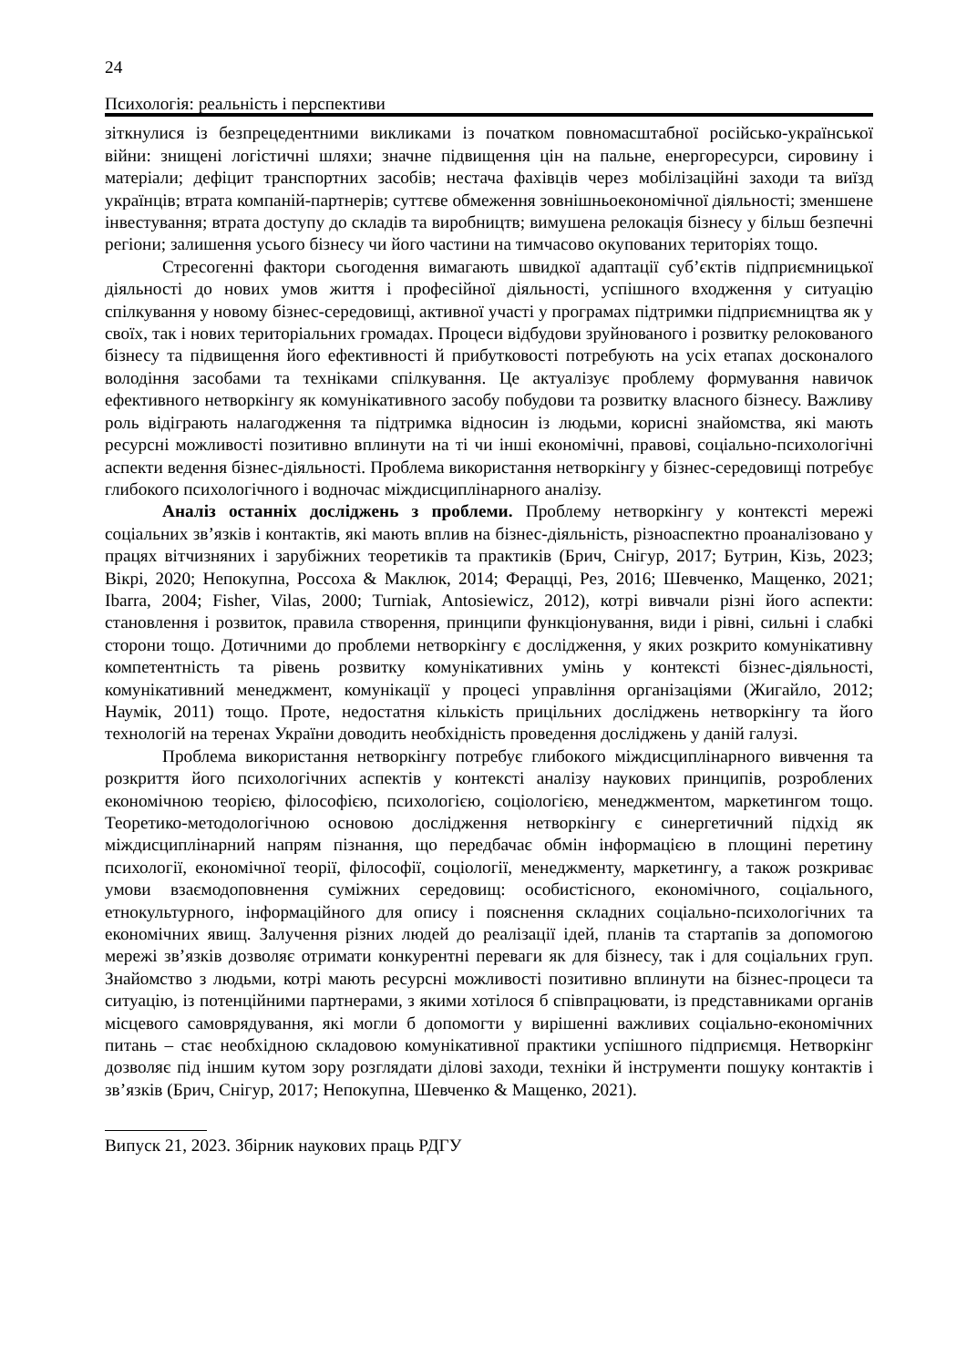24
Психологія: реальність і перспективи
зіткнулися із безпрецедентними викликами із початком повномасштабної російсько-української війни: знищені логістичні шляхи; значне підвищення цін на пальне, енергоресурси, сировину і матеріали; дефіцит транспортних засобів; нестача фахівців через мобілізаційні заходи та виїзд українців; втрата компаній-партнерів; суттєве обмеження зовнішньоекономічної діяльності; зменшене інвестування; втрата доступу до складів та виробництв; вимушена релокація бізнесу у більш безпечні регіони; залишення усього бізнесу чи його частини на тимчасово окупованих територіях тощо.
Стресогенні фактори сьогодення вимагають швидкої адаптації суб’єктів підприємницької діяльності до нових умов життя і професійної діяльності, успішного входження у ситуацію спілкування у новому бізнес-середовищі, активної участі у програмах підтримки підприємництва як у своїх, так і нових територіальних громадах. Процеси відбудови зруйнованого і розвитку релокованого бізнесу та підвищення його ефективності й прибутковості потребують на усіх етапах досконалого володіння засобами та техніками спілкування. Це актуалізує проблему формування навичок ефективного нетворкінгу як комунікативного засобу побудови та розвитку власного бізнесу. Важливу роль відіграють налагодження та підтримка відносин із людьми, корисні знайомства, які мають ресурсні можливості позитивно вплинути на ті чи інші економічні, правові, соціально-психологічні аспекти ведення бізнес-діяльності. Проблема використання нетворкінгу у бізнес-середовищі потребує глибокого психологічного і водночас міждисциплінарного аналізу.
Аналіз останніх досліджень з проблеми. Проблему нетворкінгу у контексті мережі соціальних зв’язків і контактів, які мають вплив на бізнес-діяльність, різноаспектно проаналізовано у працях вітчизняних і зарубіжних теоретиків та практиків (Брич, Снігур, 2017; Бутрин, Кізь, 2023; Вікрі, 2020; Непокупна, Россоха & Маклюк, 2014; Ферацці, Рез, 2016; Шевченко, Мащенко, 2021; Ibarra, 2004; Fisher, Vilas, 2000; Turniak, Antosiewicz, 2012), котрі вивчали різні його аспекти: становлення і розвиток, правила створення, принципи функціонування, види і рівні, сильні і слабкі сторони тощо. Дотичними до проблеми нетворкінгу є дослідження, у яких розкрито комунікативну компетентність та рівень розвитку комунікативних умінь у контексті бізнес-діяльності, комунікативний менеджмент, комунікації у процесі управління організаціями (Жигайло, 2012; Наумік, 2011) тощо. Проте, недостатня кількість прицільних досліджень нетворкінгу та його технологій на теренах України доводить необхідність проведення досліджень у даній галузі.
Проблема використання нетворкінгу потребує глибокого міждисциплінарного вивчення та розкриття його психологічних аспектів у контексті аналізу наукових принципів, розроблених економічною теорією, філософією, психологією, соціологією, менеджментом, маркетингом тощо. Теоретико-методологічною основою дослідження нетворкінгу є синергетичний підхід як міждисциплінарний напрям пізнання, що передбачає обмін інформацією в площині перетину психології, економічної теорії, філософії, соціології, менеджменту, маркетингу, а також розкриває умови взаємодоповнення суміжних середовищ: особистісного, економічного, соціального, етнокультурного, інформаційного для опису і пояснення складних соціально-психологічних та економічних явищ. Залучення різних людей до реалізації ідей, планів та стартапів за допомогою мережі зв’язків дозволяє отримати конкурентні переваги як для бізнесу, так і для соціальних груп. Знайомство з людьми, котрі мають ресурсні можливості позитивно вплинути на бізнес-процеси та ситуацію, із потенційними партнерами, з якими хотілося б співпрацювати, із представниками органів місцевого самоврядування, які могли б допомогти у вирішенні важливих соціально-економічних питань – стає необхідною складовою комунікативної практики успішного підприємця. Нетворкінг дозволяє під іншим кутом зору розглядати ділові заходи, техніки й інструменти пошуку контактів і зв’язків (Брич, Снігур, 2017; Непокупна, Шевченко & Мащенко, 2021).
Випуск 21, 2023. Збірник наукових праць РДГУ